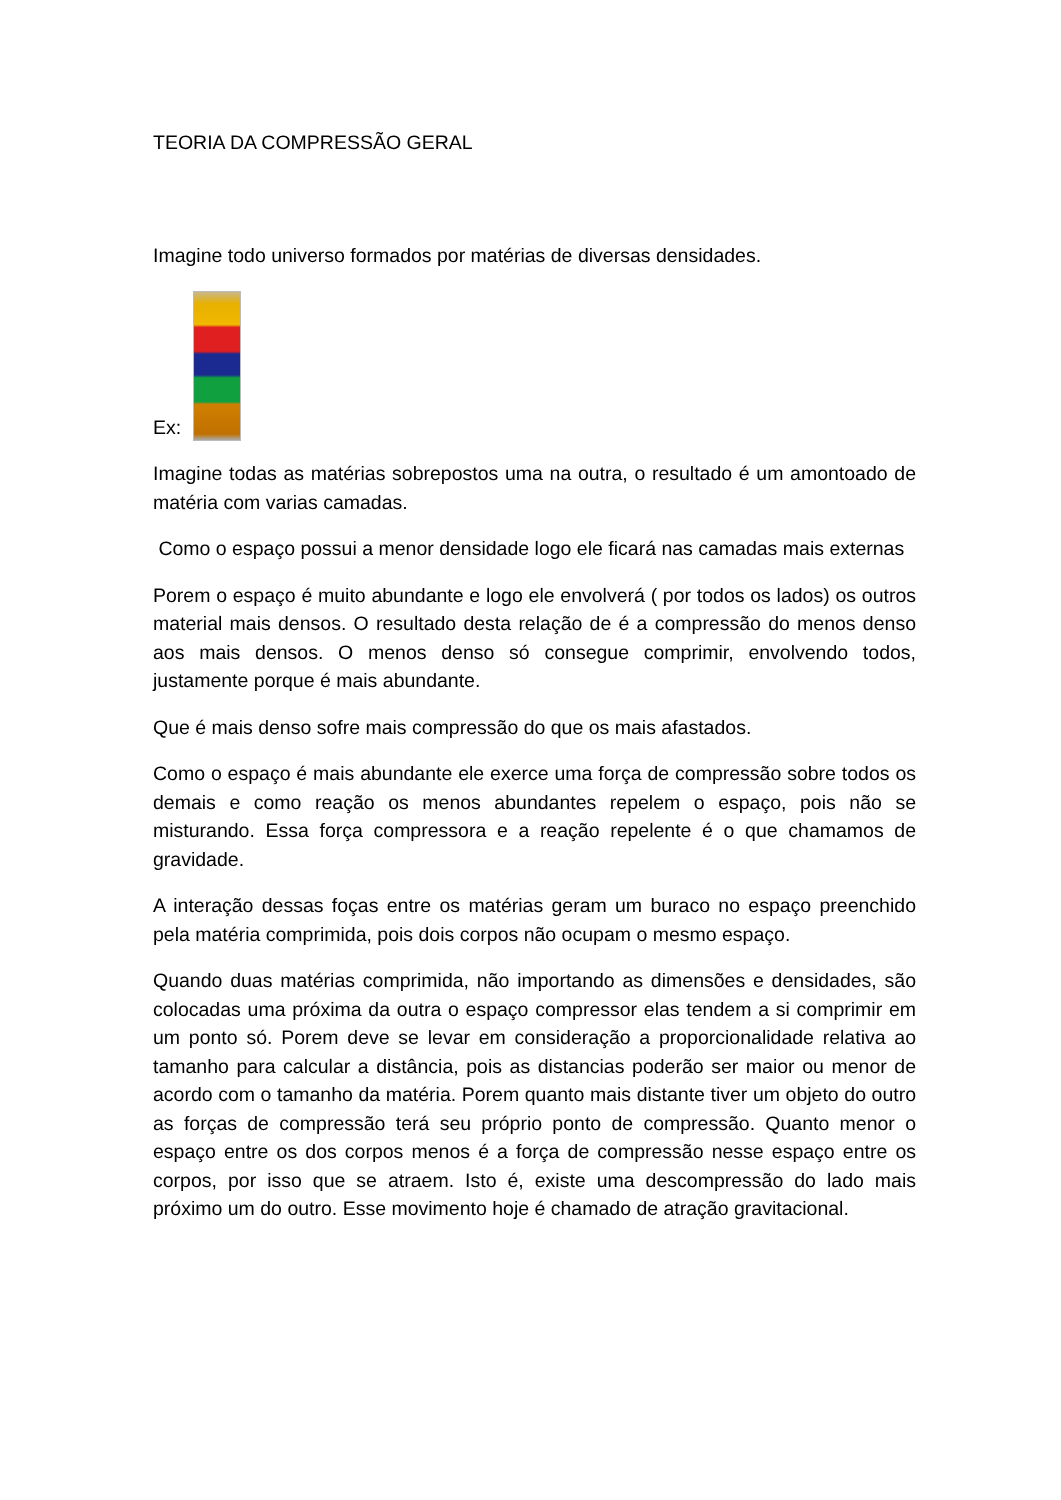TEORIA DA COMPRESSÃO GERAL
Imagine todo universo formados por matérias de diversas densidades.
Ex:
Imagine todas as matérias sobrepostos uma na outra, o resultado é um amontoado de matéria com varias camadas.
Como o espaço possui a menor densidade logo ele ficará nas camadas mais externas
Porem o espaço é muito abundante e logo ele envolverá ( por todos os lados) os outros material mais densos. O resultado desta relação de é a compressão do menos denso aos mais densos. O menos denso só consegue comprimir, envolvendo todos, justamente porque é mais abundante.
Que é mais denso sofre mais compressão do que os mais afastados.
Como o espaço é mais abundante ele exerce uma força de compressão sobre todos os demais e como reação os menos abundantes repelem o espaço, pois não se misturando. Essa força compressora e a reação repelente é o que chamamos de gravidade.
A interação dessas foças entre os matérias geram um buraco no espaço preenchido pela matéria comprimida, pois dois corpos não ocupam o mesmo espaço.
Quando duas matérias comprimida, não importando as dimensões e densidades, são colocadas uma próxima da outra o espaço compressor elas tendem a si comprimir em um ponto só. Porem deve se levar em consideração a proporcionalidade relativa ao tamanho para calcular a distância, pois as distancias poderão ser maior ou menor de acordo com o tamanho da matéria. Porem quanto mais distante tiver um objeto do outro as forças de compressão terá seu próprio ponto de compressão. Quanto menor o espaço entre os dos corpos menos é a força de compressão nesse espaço entre os corpos, por isso que se atraem. Isto é, existe uma descompressão do lado mais próximo um do outro. Esse movimento hoje é chamado de atração gravitacional.